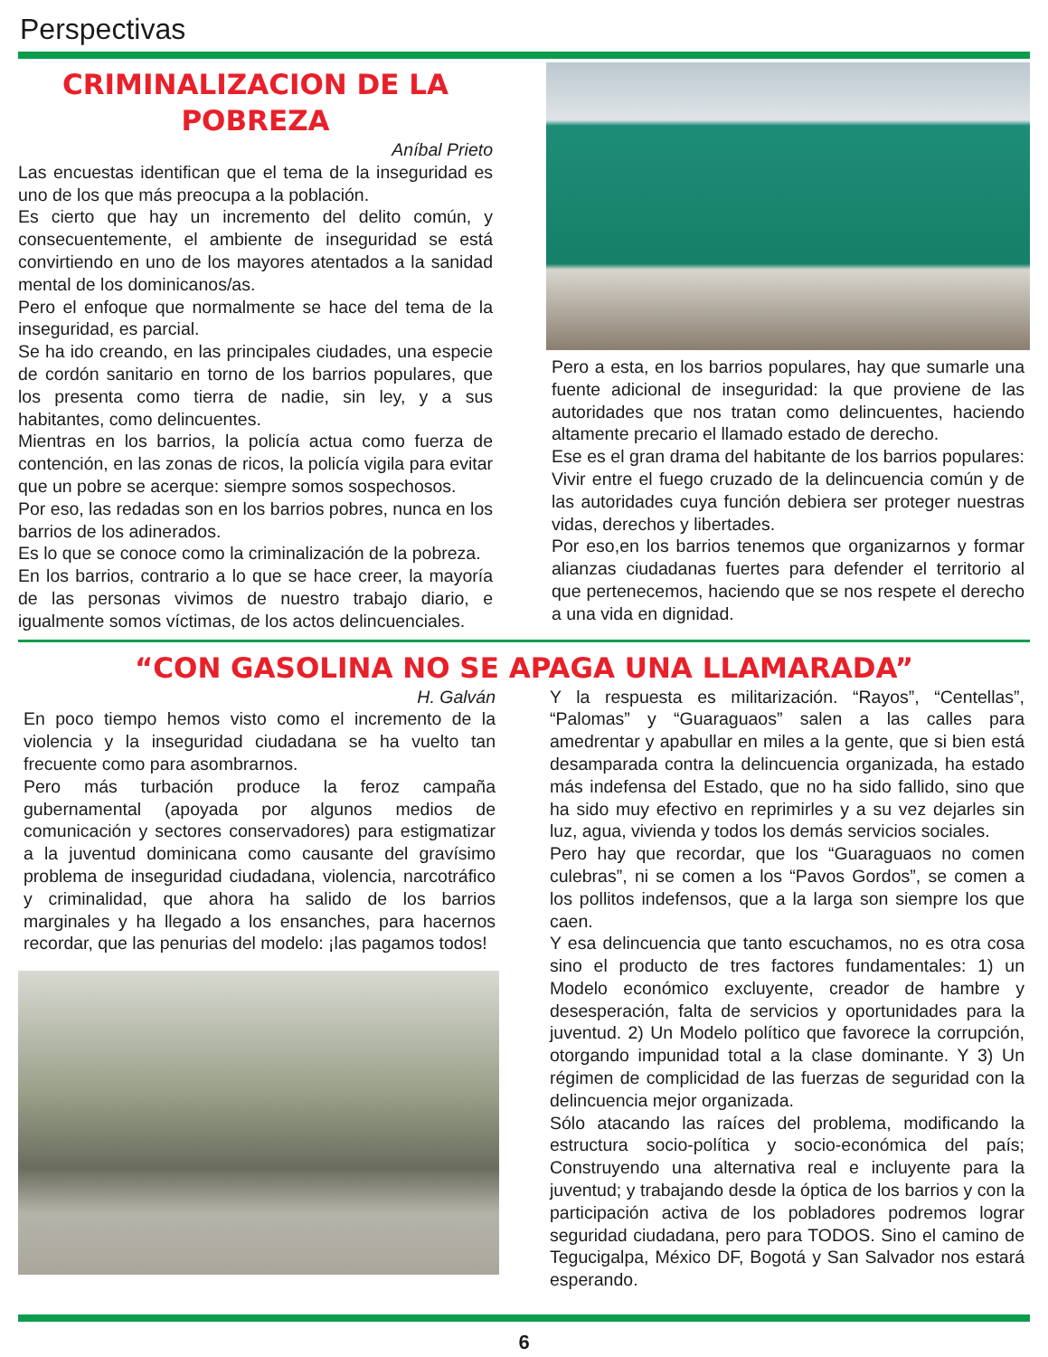Perspectivas
CRIMINALIZACION DE LA POBREZA
Aníbal Prieto
Las encuestas identifican que el tema de la inseguridad es uno de los que más preocupa a la población.
Es cierto que hay un incremento del delito común, y consecuentemente, el ambiente de inseguridad se está convirtiendo en uno de los mayores atentados a la sanidad mental de los dominicanos/as.
Pero el enfoque que normalmente se hace del tema de la inseguridad, es parcial.
Se ha ido creando, en las principales ciudades, una especie de cordón sanitario en torno de los barrios populares, que los presenta como tierra de nadie, sin ley, y a sus habitantes, como delincuentes.
Mientras en los barrios, la policía actua como fuerza de contención, en las zonas de ricos, la policía vigila para evitar que un pobre se acerque: siempre somos sospechosos.
Por eso, las redadas son en los barrios pobres, nunca en los barrios de los adinerados.
Es lo que se conoce como la criminalización de la pobreza.
En los barrios, contrario a lo que se hace creer, la mayoría de las personas vivimos de nuestro trabajo diario, e igualmente somos víctimas, de los actos delincuenciales.
Pero a esta, en los barrios populares, hay que sumarle una fuente adicional de inseguridad: la que proviene de las autoridades que nos tratan como delincuentes, haciendo altamente precario el llamado estado de derecho.
Ese es el gran drama del habitante de los barrios populares: Vivir entre el fuego cruzado de la delincuencia común y de las autoridades cuya función debiera ser proteger nuestras vidas, derechos y libertades.
Por eso,en los barrios tenemos que organizarnos y formar alianzas ciudadanas fuertes para defender el territorio al que pertenecemos, haciendo que se nos respete el derecho a una vida en dignidad.
“CON GASOLINA NO SE APAGA UNA LLAMARADA”
H. Galván
En poco tiempo hemos visto como el incremento de la violencia y la inseguridad ciudadana se ha vuelto tan frecuente como para asombrarnos.
Pero más turbación produce la feroz campaña gubernamental (apoyada por algunos medios de comunicación y sectores conservadores) para estigmatizar a la juventud dominicana como causante del gravísimo problema de inseguridad ciudadana, violencia, narcotráfico y criminalidad, que ahora ha salido de los barrios marginales y ha llegado a los ensanches, para hacernos recordar, que las penurias del modelo: ¡las pagamos todos!
Y la respuesta es militarización. “Rayos”, “Centellas”, “Palomas” y “Guaraguaos” salen a las calles para amedrentar y apabullar en miles a la gente, que si bien está desamparada contra la delincuencia organizada, ha estado más indefensa del Estado, que no ha sido fallido, sino que ha sido muy efectivo en reprimirles y a su vez dejarles sin luz, agua, vivienda y todos los demás servicios sociales.
Pero hay que recordar, que los “Guaraguaos no comen culebras”, ni se comen a los “Pavos Gordos”, se comen a los pollitos indefensos, que a la larga son siempre los que caen.
Y esa delincuencia que tanto escuchamos, no es otra cosa sino el producto de tres factores fundamentales: 1) un Modelo económico excluyente, creador de hambre y desesperación, falta de servicios y oportunidades para la juventud. 2) Un Modelo político que favorece la corrupción, otorgando impunidad total a la clase dominante. Y 3) Un régimen de complicidad de las fuerzas de seguridad con la delincuencia mejor organizada.
Sólo atacando las raíces del problema, modificando la estructura socio-política y socio-económica del país; Construyendo una alternativa real e incluyente para la juventud; y trabajando desde la óptica de los barrios y con la participación activa de los pobladores podremos lograr seguridad ciudadana, pero para TODOS. Sino el camino de Tegucigalpa, México DF, Bogotá y San Salvador nos estará esperando.
6